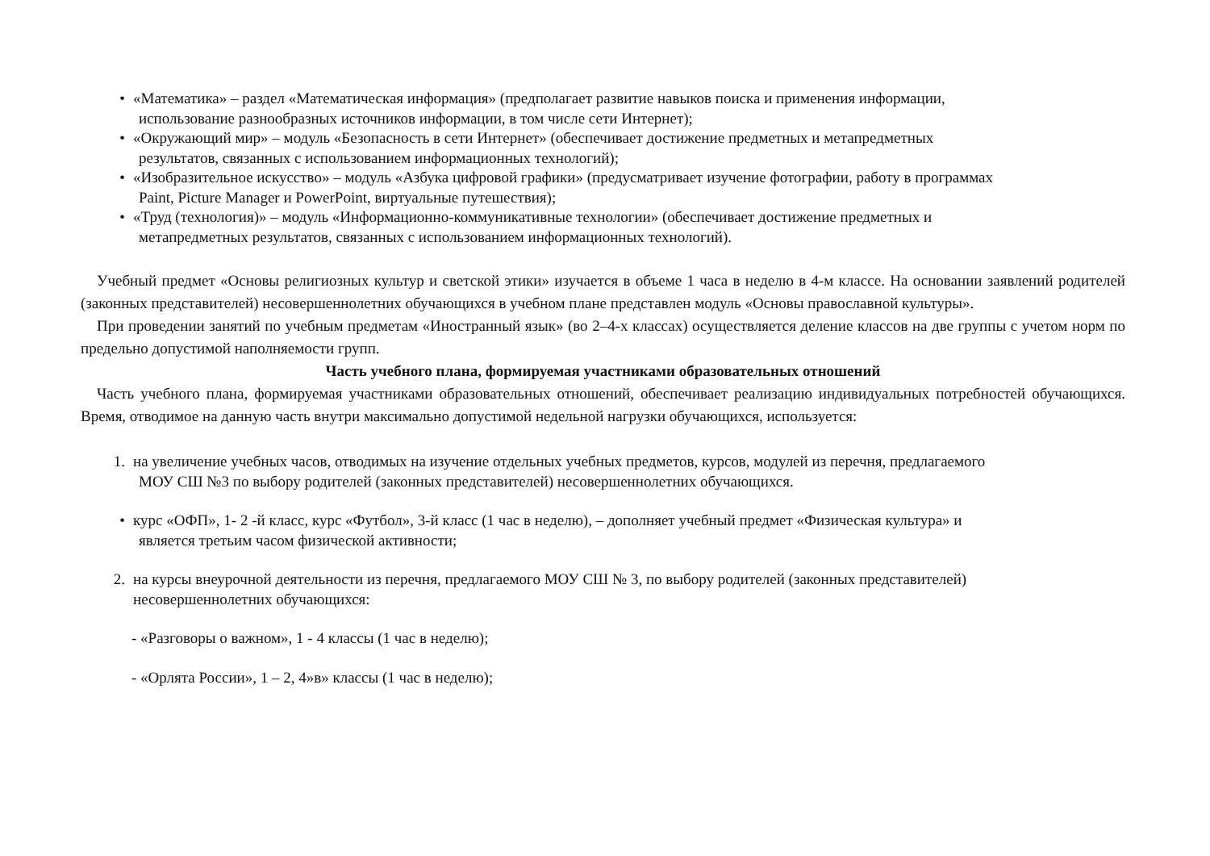• «Математика» – раздел «Математическая информация» (предполагает развитие навыков поиска и применения информации,
использование разнообразных источников информации, в том числе сети Интернет);
• «Окружающий мир» – модуль «Безопасность в сети Интернет» (обеспечивает достижение предметных и метапредметных
результатов, связанных с использованием информационных технологий);
• «Изобразительное искусство» – модуль «Азбука цифровой графики» (предусматривает изучение фотографии, работу в программах
Paint, Picture Manager и PowerPoint, виртуальные путешествия);
• «Труд (технология)» – модуль «Информационно-коммуникативные технологии» (обеспечивает достижение предметных и
метапредметных результатов, связанных с использованием информационных технологий).
Учебный предмет «Основы религиозных культур и светской этики» изучается в объеме 1 часа в неделю в 4-м классе. На основании заявлений родителей (законных представителей) несовершеннолетних обучающихся в учебном плане представлен модуль «Основы православной культуры».
При проведении занятий по учебным предметам «Иностранный язык» (во 2–4-х классах) осуществляется деление классов на две группы с учетом норм по предельно допустимой наполняемости групп.
Часть учебного плана, формируемая участниками образовательных отношений
Часть учебного плана, формируемая участниками образовательных отношений, обеспечивает реализацию индивидуальных потребностей обучающихся. Время, отводимое на данную часть внутри максимально допустимой недельной нагрузки обучающихся, используется:
1. на увеличение учебных часов, отводимых на изучение отдельных учебных предметов, курсов, модулей из перечня, предлагаемого
МОУ СШ №3 по выбору родителей (законных представителей) несовершеннолетних обучающихся.
• курс «ОФП», 1- 2 -й класс, курс «Футбол», 3-й класс (1 час в неделю), – дополняет учебный предмет «Физическая культура» и
является третьим часом физической активности;
2. на курсы внеурочной деятельности из перечня, предлагаемого МОУ СШ № 3, по выбору родителей (законных представителей)
несовершеннолетних обучающихся:
- «Разговоры о важном», 1 - 4 классы (1 час в неделю);
- «Орлята России», 1 – 2, 4»в» классы (1 час в неделю);